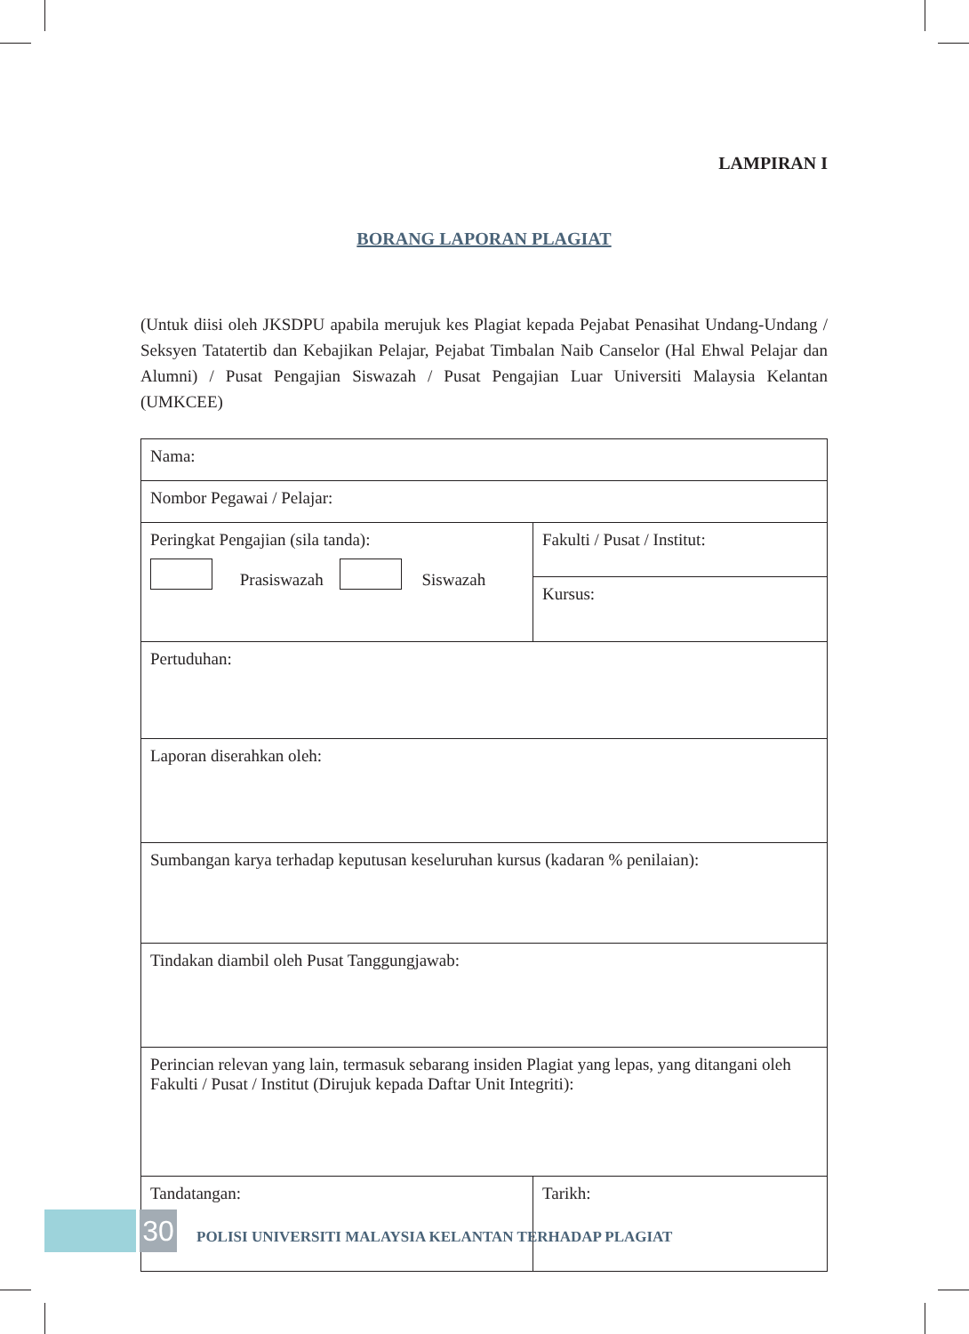LAMPIRAN I
BORANG LAPORAN PLAGIAT
(Untuk diisi oleh JKSDPU apabila merujuk kes Plagiat kepada Pejabat Penasihat Undang-Undang / Seksyen Tatatertib dan Kebajikan Pelajar, Pejabat Timbalan Naib Canselor (Hal Ehwal Pelajar dan Alumni) / Pusat Pengajian Siswazah / Pusat Pengajian Luar Universiti Malaysia Kelantan (UMKCEE)
| Nama: | |
| Nombor Pegawai / Pelajar: | |
| Peringkat Pengajian (sila tanda): Prasiswazah Siswazah | Fakulti / Pusat / Institut: |
| | Kursus: |
| Pertuduhan: | |
| Laporan diserahkan oleh: | |
| Sumbangan karya terhadap keputusan keseluruhan kursus (kadaran % penilaian): | |
| Tindakan diambil oleh Pusat Tanggungjawab: | |
| Perincian relevan yang lain, termasuk sebarang insiden Plagiat yang lepas, yang ditangani oleh Fakulti / Pusat / Institut (Dirujuk kepada Daftar Unit Integriti): | |
| Tandatangan: | Tarikh: |
30
POLISI UNIVERSITI MALAYSIA KELANTAN TERHADAP PLAGIAT